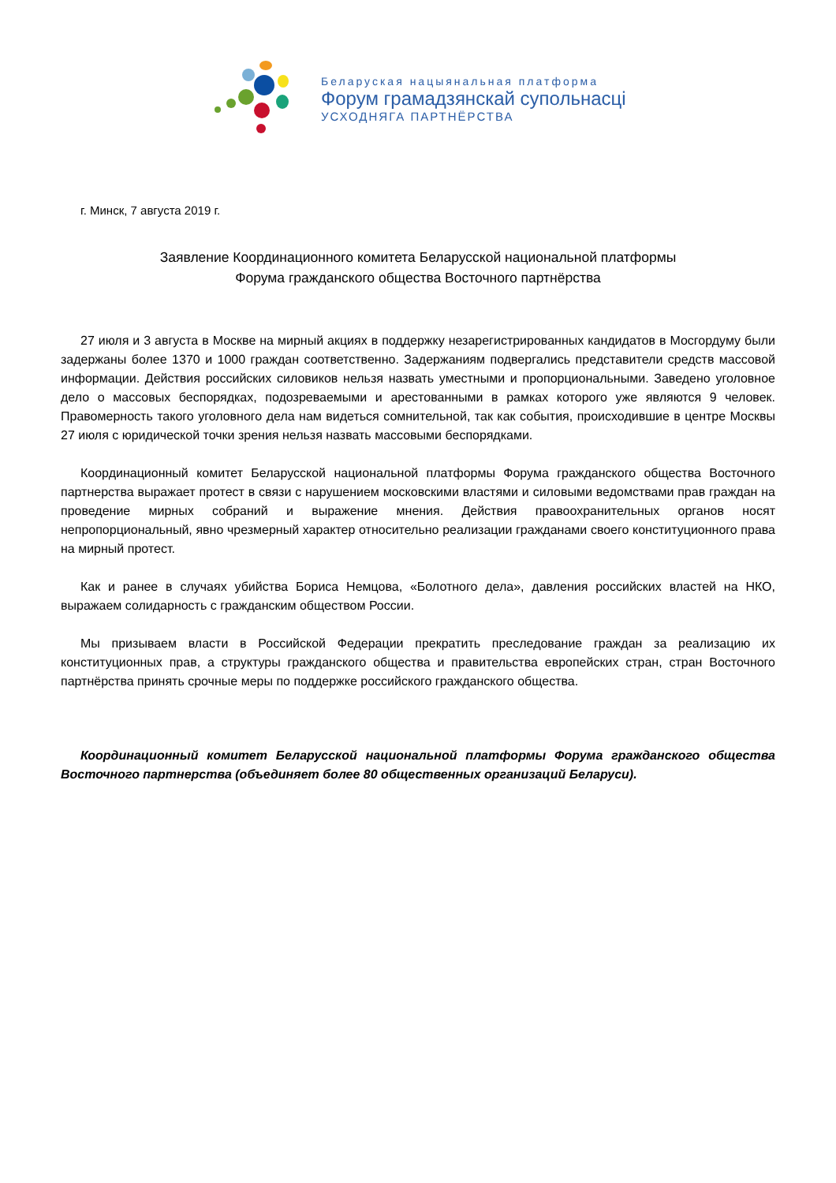Беларуская нацыянальная платформа
Форум грамадзянскай супольнасці
УСХОДНЯГА ПАРТНЁРСТВА
г. Минск, 7 августа 2019 г.
Заявление Координационного комитета Беларусской национальной платформы
Форума гражданского общества Восточного партнёрства
27 июля и 3 августа в Москве на мирный акциях в поддержку незарегистрированных кандидатов в Мосгордуму были задержаны более 1370 и 1000 граждан соответственно. Задержаниям подвергались представители средств массовой информации. Действия российских силовиков нельзя назвать уместными и пропорциональными. Заведено уголовное дело о массовых беспорядках, подозреваемыми и арестованными в рамках которого уже являются 9 человек. Правомерность такого уголовного дела нам видеться сомнительной, так как события, происходившие в центре Москвы 27 июля с юридической точки зрения нельзя назвать массовыми беспорядками.
Координационный комитет Беларусской национальной платформы Форума гражданского общества Восточного партнерства выражает протест в связи с нарушением московскими властями и силовыми ведомствами прав граждан на проведение мирных собраний и выражение мнения. Действия правоохранительных органов носят непропорциональный, явно чрезмерный характер относительно реализации гражданами своего конституционного права на мирный протест.
Как и ранее в случаях убийства Бориса Немцова, «Болотного дела», давления российских властей на НКО, выражаем солидарность с гражданским обществом России.
Мы призываем власти в Российской Федерации прекратить преследование граждан за реализацию их конституционных прав, а структуры гражданского общества и правительства европейских стран, стран Восточного партнёрства принять срочные меры по поддержке российского гражданского общества.
Координационный комитет Беларусской национальной платформы Форума гражданского общества Восточного партнерства (объединяет более 80 общественных организаций Беларуси).